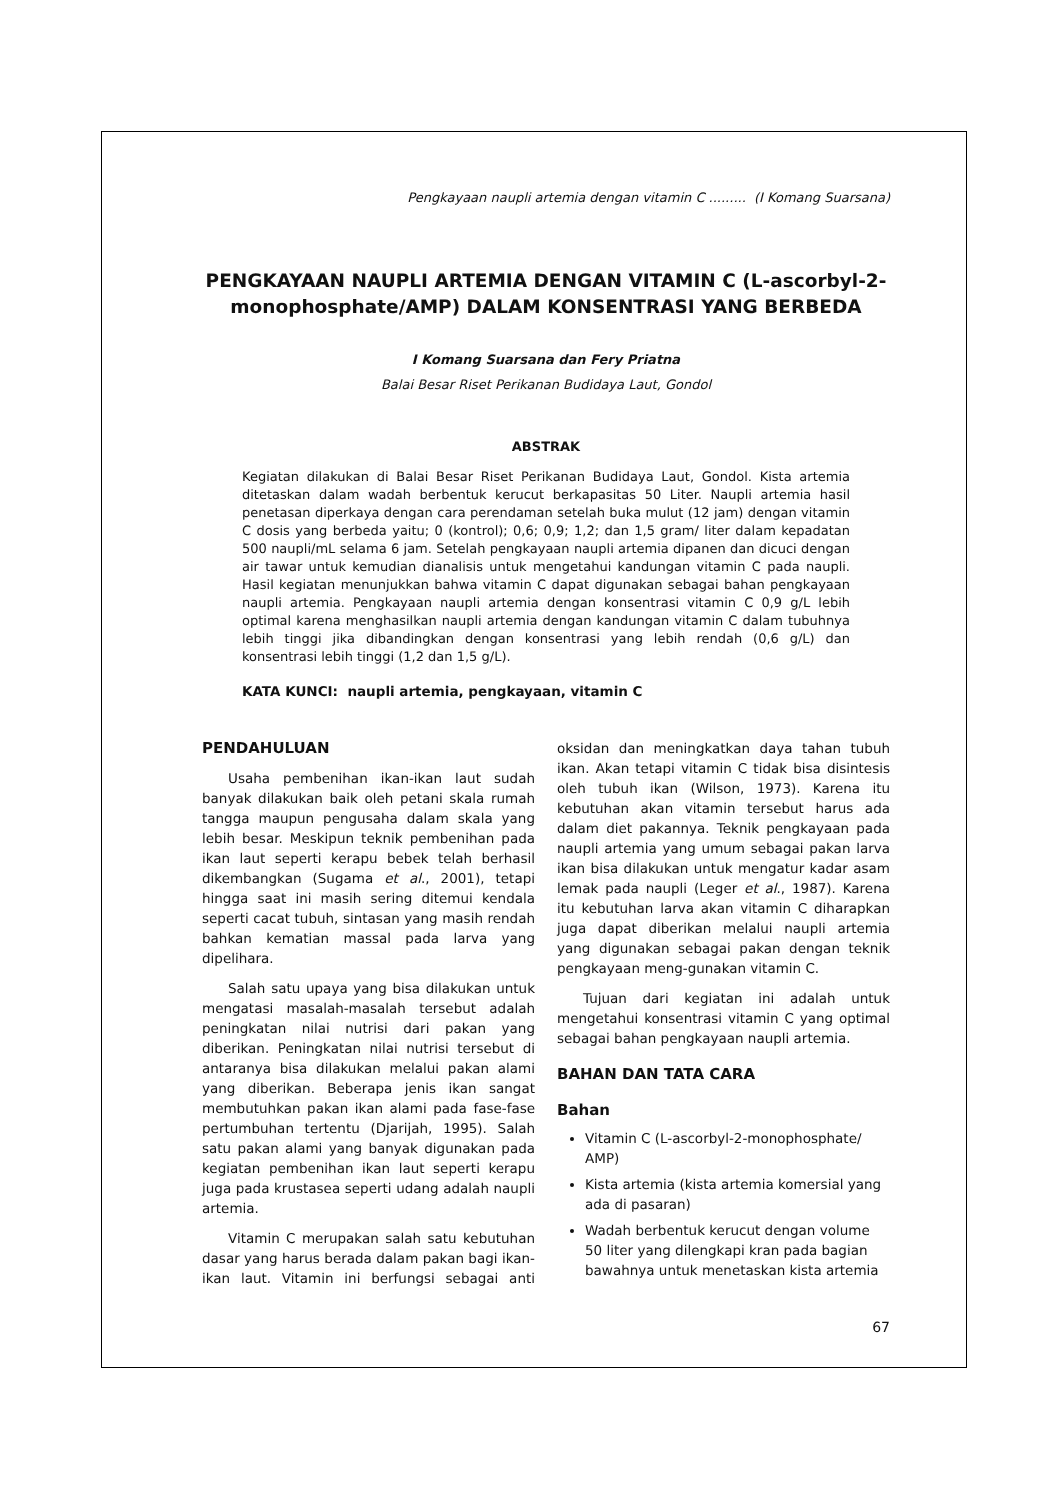Pengkayaan naupli artemia dengan vitamin C ......... (I Komang Suarsana)
PENGKAYAAN NAUPLI ARTEMIA DENGAN VITAMIN C (L-ascorbyl-2-monophosphate/AMP) DALAM KONSENTRASI YANG BERBEDA
I Komang Suarsana dan Fery Priatna
Balai Besar Riset Perikanan Budidaya Laut, Gondol
ABSTRAK
Kegiatan dilakukan di Balai Besar Riset Perikanan Budidaya Laut, Gondol. Kista artemia ditetaskan dalam wadah berbentuk kerucut berkapasitas 50 Liter. Naupli artemia hasil penetasan diperkaya dengan cara perendaman setelah buka mulut (12 jam) dengan vitamin C dosis yang berbeda yaitu; 0 (kontrol); 0,6; 0,9; 1,2; dan 1,5 gram/ liter dalam kepadatan 500 naupli/mL selama 6 jam. Setelah pengkayaan naupli artemia dipanen dan dicuci dengan air tawar untuk kemudian dianalisis untuk mengetahui kandungan vitamin C pada naupli. Hasil kegiatan menunjukkan bahwa vitamin C dapat digunakan sebagai bahan pengkayaan naupli artemia. Pengkayaan naupli artemia dengan konsentrasi vitamin C 0,9 g/L lebih optimal karena menghasilkan naupli artemia dengan kandungan vitamin C dalam tubuhnya lebih tinggi jika dibandingkan dengan konsentrasi yang lebih rendah (0,6 g/L) dan konsentrasi lebih tinggi (1,2 dan 1,5 g/L).
KATA KUNCI: naupli artemia, pengkayaan, vitamin C
PENDAHULUAN
Usaha pembenihan ikan-ikan laut sudah banyak dilakukan baik oleh petani skala rumah tangga maupun pengusaha dalam skala yang lebih besar. Meskipun teknik pembenihan pada ikan laut seperti kerapu bebek telah berhasil dikembangkan (Sugama et al., 2001), tetapi hingga saat ini masih sering ditemui kendala seperti cacat tubuh, sintasan yang masih rendah bahkan kematian massal pada larva yang dipelihara.
Salah satu upaya yang bisa dilakukan untuk mengatasi masalah-masalah tersebut adalah peningkatan nilai nutrisi dari pakan yang diberikan. Peningkatan nilai nutrisi tersebut di antaranya bisa dilakukan melalui pakan alami yang diberikan. Beberapa jenis ikan sangat membutuhkan pakan ikan alami pada fase-fase pertumbuhan tertentu (Djarijah, 1995). Salah satu pakan alami yang banyak digunakan pada kegiatan pembenihan ikan laut seperti kerapu juga pada krustasea seperti udang adalah naupli artemia.
Vitamin C merupakan salah satu kebutuhan dasar yang harus berada dalam pakan bagi ikan-ikan laut. Vitamin ini berfungsi sebagai anti oksidan dan meningkatkan daya tahan tubuh ikan. Akan tetapi vitamin C tidak bisa disintesis oleh tubuh ikan (Wilson, 1973). Karena itu kebutuhan akan vitamin tersebut harus ada dalam diet pakannya. Teknik pengkayaan pada naupli artemia yang umum sebagai pakan larva ikan bisa dilakukan untuk mengatur kadar asam lemak pada naupli (Leger et al., 1987). Karena itu kebutuhan larva akan vitamin C diharapkan juga dapat diberikan melalui naupli artemia yang digunakan sebagai pakan dengan teknik pengkayaan meng-gunakan vitamin C.
Tujuan dari kegiatan ini adalah untuk mengetahui konsentrasi vitamin C yang optimal sebagai bahan pengkayaan naupli artemia.
BAHAN DAN TATA CARA
Bahan
Vitamin C (L-ascorbyl-2-monophosphate/ AMP)
Kista artemia (kista artemia komersial yang ada di pasaran)
Wadah berbentuk kerucut dengan volume 50 liter yang dilengkapi kran pada bagian bawahnya untuk menetaskan kista artemia
67